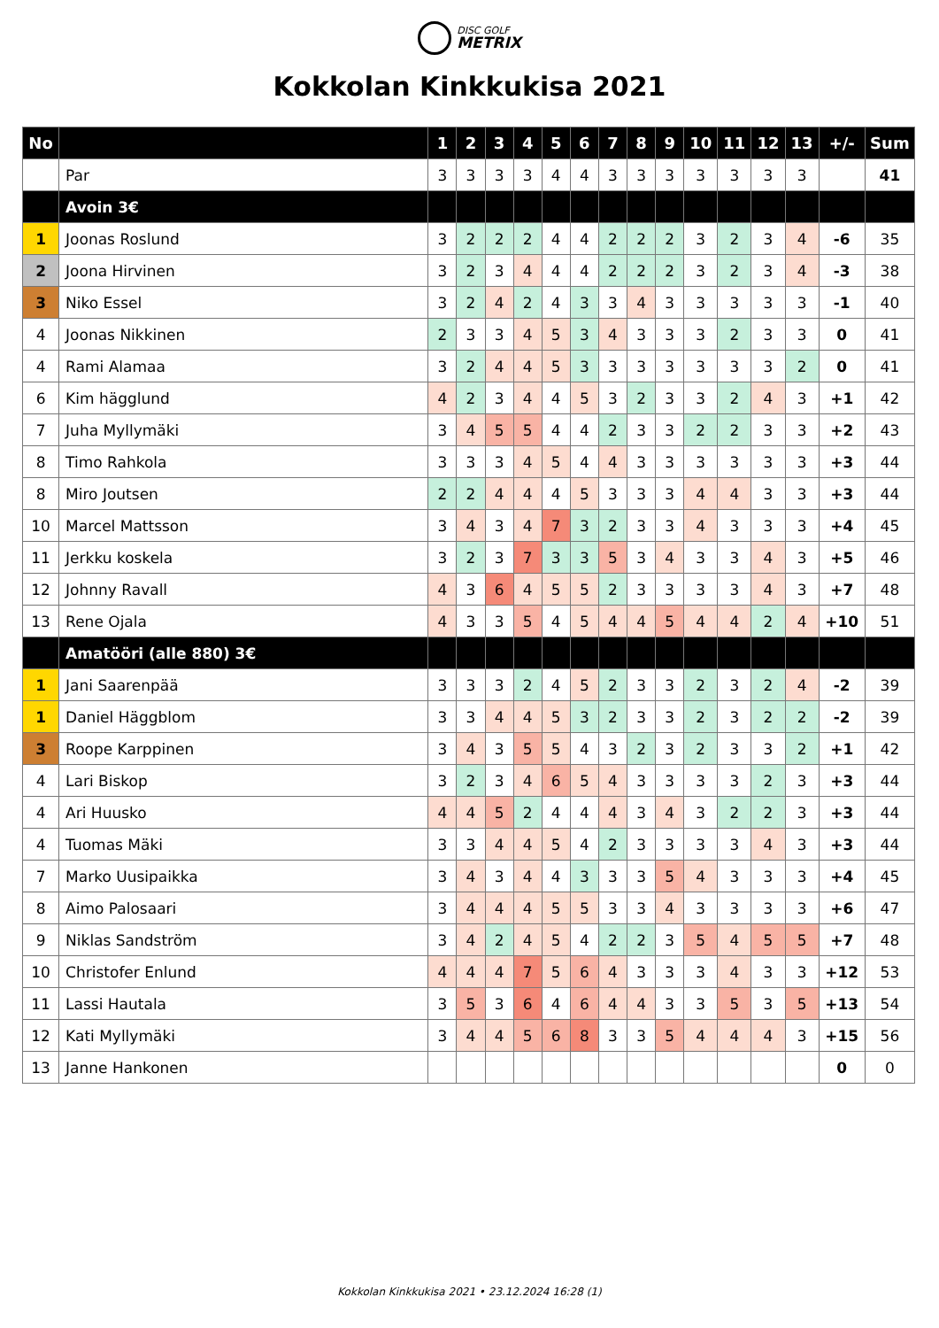DISC GOLF METRIX
Kokkolan Kinkkukisa 2021
| No | | 1 | 2 | 3 | 4 | 5 | 6 | 7 | 8 | 9 | 10 | 11 | 12 | 13 | +/- | Sum |
| --- | --- | --- | --- | --- | --- | --- | --- | --- | --- | --- | --- | --- | --- | --- | --- | --- |
| | Par | 3 | 3 | 3 | 3 | 4 | 4 | 3 | 3 | 3 | 3 | 3 | 3 | 3 | | 41 |
| | Avoin 3€ | | | | | | | | | | | | | | | |
| 1 | Joonas Roslund | 3 | 2 | 2 | 2 | 4 | 4 | 2 | 2 | 2 | 3 | 2 | 3 | 4 | -6 | 35 |
| 2 | Joona Hirvinen | 3 | 2 | 3 | 4 | 4 | 4 | 2 | 2 | 2 | 3 | 2 | 3 | 4 | -3 | 38 |
| 3 | Niko Essel | 3 | 2 | 4 | 2 | 4 | 3 | 3 | 4 | 3 | 3 | 3 | 3 | 3 | -1 | 40 |
| 4 | Joonas Nikkinen | 2 | 3 | 3 | 4 | 5 | 3 | 4 | 3 | 3 | 3 | 2 | 3 | 3 | 0 | 41 |
| 4 | Rami Alamaa | 3 | 2 | 4 | 4 | 5 | 3 | 3 | 3 | 3 | 3 | 3 | 3 | 2 | 0 | 41 |
| 6 | Kim hägglund | 4 | 2 | 3 | 4 | 4 | 5 | 3 | 2 | 3 | 3 | 2 | 4 | 3 | +1 | 42 |
| 7 | Juha Myllymäki | 3 | 4 | 5 | 5 | 4 | 4 | 2 | 3 | 3 | 2 | 2 | 3 | 3 | +2 | 43 |
| 8 | Timo Rahkola | 3 | 3 | 3 | 4 | 5 | 4 | 4 | 3 | 3 | 3 | 3 | 3 | 3 | +3 | 44 |
| 8 | Miro Joutsen | 2 | 2 | 4 | 4 | 4 | 5 | 3 | 3 | 3 | 4 | 4 | 3 | 3 | +3 | 44 |
| 10 | Marcel Mattsson | 3 | 4 | 3 | 4 | 7 | 3 | 2 | 3 | 3 | 4 | 3 | 3 | 3 | +4 | 45 |
| 11 | Jerkku koskela | 3 | 2 | 3 | 7 | 3 | 3 | 5 | 3 | 4 | 3 | 3 | 4 | 3 | +5 | 46 |
| 12 | Johnny Ravall | 4 | 3 | 6 | 4 | 5 | 5 | 2 | 3 | 3 | 3 | 3 | 4 | 3 | +7 | 48 |
| 13 | Rene Ojala | 4 | 3 | 3 | 5 | 4 | 5 | 4 | 4 | 5 | 4 | 4 | 2 | 4 | +10 | 51 |
| | Amatööri (alle 880) 3€ | | | | | | | | | | | | | | | |
| 1 | Jani Saarenpää | 3 | 3 | 3 | 2 | 4 | 5 | 2 | 3 | 3 | 2 | 3 | 2 | 4 | -2 | 39 |
| 1 | Daniel Häggblom | 3 | 3 | 4 | 4 | 5 | 3 | 2 | 3 | 3 | 2 | 3 | 2 | 2 | -2 | 39 |
| 3 | Roope Karppinen | 3 | 4 | 3 | 5 | 5 | 4 | 3 | 2 | 3 | 2 | 3 | 3 | 2 | +1 | 42 |
| 4 | Lari Biskop | 3 | 2 | 3 | 4 | 6 | 5 | 4 | 3 | 3 | 3 | 3 | 2 | 3 | +3 | 44 |
| 4 | Ari Huusko | 4 | 4 | 5 | 2 | 4 | 4 | 4 | 3 | 4 | 3 | 2 | 2 | 3 | +3 | 44 |
| 4 | Tuomas Mäki | 3 | 3 | 4 | 4 | 5 | 4 | 2 | 3 | 3 | 3 | 3 | 4 | 3 | +3 | 44 |
| 7 | Marko Uusipaikka | 3 | 4 | 3 | 4 | 4 | 3 | 3 | 3 | 5 | 4 | 3 | 3 | 3 | +4 | 45 |
| 8 | Aimo Palosaari | 3 | 4 | 4 | 4 | 5 | 5 | 3 | 3 | 4 | 3 | 3 | 3 | 3 | +6 | 47 |
| 9 | Niklas Sandström | 3 | 4 | 2 | 4 | 5 | 4 | 2 | 2 | 3 | 5 | 4 | 5 | 5 | +7 | 48 |
| 10 | Christofer Enlund | 4 | 4 | 4 | 7 | 5 | 6 | 4 | 3 | 3 | 3 | 4 | 3 | 3 | +12 | 53 |
| 11 | Lassi Hautala | 3 | 5 | 3 | 6 | 4 | 6 | 4 | 4 | 3 | 3 | 5 | 3 | 5 | +13 | 54 |
| 12 | Kati Myllymäki | 3 | 4 | 4 | 5 | 6 | 8 | 3 | 3 | 5 | 4 | 4 | 4 | 3 | +15 | 56 |
| 13 | Janne Hankonen | | | | | | | | | | | | | | 0 | 0 |
Kokkolan Kinkkukisa 2021 • 23.12.2024 16:28 (1)